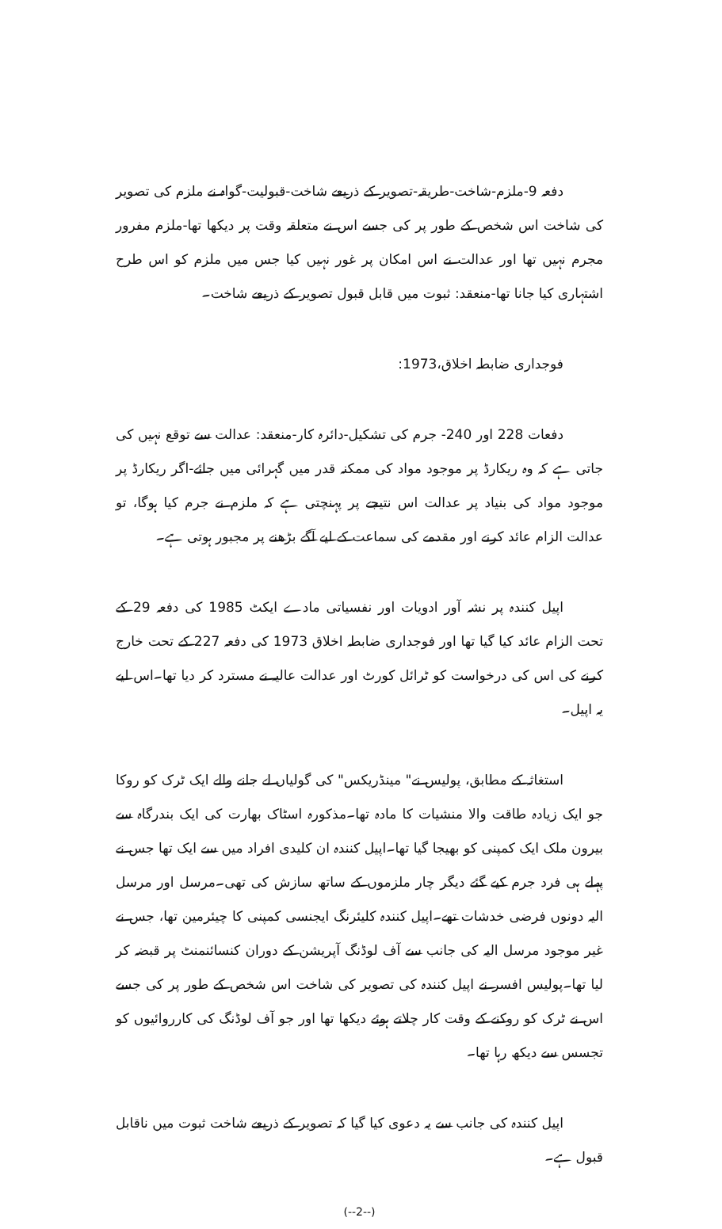دفعہ 9-ملزم-شاخت-طریقہ-تصویر کے ذریعے شاخت-قبولیت-گواہ نے ملزم کی تصویر کی شاخت اس شخص کے طور پر کی جسے اس نے متعلقہ وقت پر دیکھا تھا-ملزم مفرور مجرم نہیں تھا اور عدالت نے اس امکان پر غور نہیں کیا جس میں ملزم کو اس طرح اشتہاری کیا جانا تھا-منعقد: ثبوت میں قابل قبول تصویر کے ذریعے شاخت۔
فوجداری ضابطہ اخلاق،1973:
دفعات 228 اور 240- جرم کی تشکیل-دائرہ کار-منعقد: عدالت سے توقع نہیں کی جاتی ہے کہ وہ ریکارڈ پر موجود مواد کی ممکنہ قدر میں گہرائی میں جائے-اگر ریکارڈ پر موجود مواد کی بنیاد پر عدالت اس نتیجے پر پہنچتی ہے کہ ملزم نے جرم کیا ہوگا، تو عدالت الزام عائد کرنے اور مقدمے کی سماعت کے لیے آگے بڑھنے پر مجبور ہوتی ہے۔
اپیل کنندہ پر نشہ آور ادویات اور نفسیاتی مادے ایکٹ 1985 کی دفعہ 29 کے تحت الزام عائد کیا گیا تھا اور فوجداری ضابطہ اخلاق 1973 کی دفعہ 227 کے تحت خارج کرنے کی اس کی درخواست کو ٹرائل کورٹ اور عدالت عالیہ نے مسترد کر دیا تھا۔اس لیے یہ اپیل۔
استغاثہ کے مطابق، پولیس نے" مینڈریکس" کی گولیاں لے جانے والے ایک ٹرک کو روکا جو ایک زیادہ طاقت والا منشیات کا مادہ تھا۔مذکورہ اسٹاک بھارت کی ایک بندرگاہ سے بیرون ملک ایک کمپنی کو بھیجا گیا تھا۔اپیل کنندہ ان کلیدی افراد میں سے ایک تھا جس نے پہلے ہی فرد جرم کیے گئے دیگر چار ملزموں کے ساتھ سازش کی تھی۔مرسل اور مرسل الیہ دونوں فرضی خدشات تھے۔اپیل کنندہ کلیئرنگ ایجنسی کمپنی کا چیئرمین تھا، جس نے غیر موجود مرسل الیہ کی جانب سے آف لوڈنگ آپریشن کے دوران کنسائنمنٹ پر قبضہ کر لیا تھا۔پولیس افسر نے اپیل کنندہ کی تصویر کی شاخت اس شخص کے طور پر کی جسے اس نے ٹرک کو روکنے کے وقت کار چلاتے ہوئے دیکھا تھا اور جو آف لوڈنگ کی کارروائیوں کو تجسس سے دیکھ رہا تھا۔
اپیل کنندہ کی جانب سے یہ دعوی کیا گیا کہ تصویر کے ذریعے شاخت ثبوت میں ناقابل قبول ہے۔
(--2--)